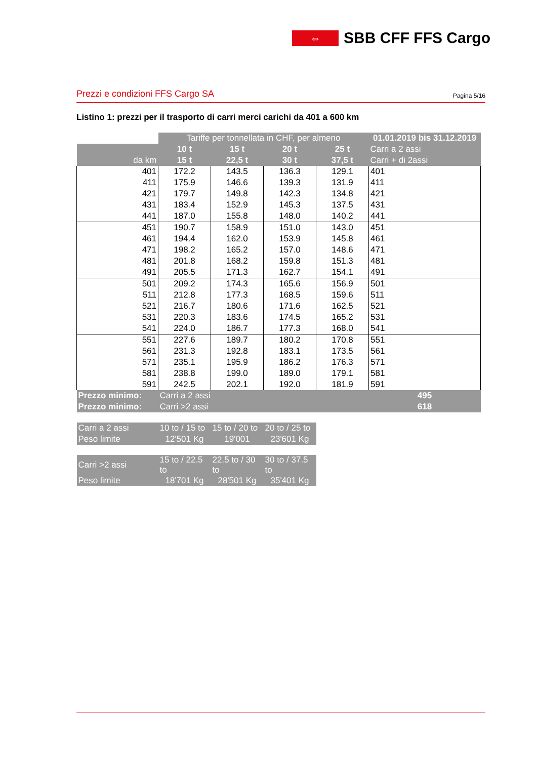⇔
SBB CFF FFS Cargo
Prezzi e condizioni FFS Cargo SA Pagina 5/16
Listino 1: prezzi per il trasporto di carri merci carichi da 401 a 600 km
| | Tariffe per tonnellata in CHF, per almeno | | | | 01.01.2019 bis 31.12.2019 |
| | 10 t | 15 t | 20 t | 25 t | Carri a 2 assi |
| da km | 15 t | 22,5 t | 30 t | 37,5 t | Carri + di 2assi |
| 401 | 172.2 | 143.5 | 136.3 | 129.1 | 401 |
| 411 | 175.9 | 146.6 | 139.3 | 131.9 | 411 |
| 421 | 179.7 | 149.8 | 142.3 | 134.8 | 421 |
| 431 | 183.4 | 152.9 | 145.3 | 137.5 | 431 |
| 441 | 187.0 | 155.8 | 148.0 | 140.2 | 441 |
| 451 | 190.7 | 158.9 | 151.0 | 143.0 | 451 |
| 461 | 194.4 | 162.0 | 153.9 | 145.8 | 461 |
| 471 | 198.2 | 165.2 | 157.0 | 148.6 | 471 |
| 481 | 201.8 | 168.2 | 159.8 | 151.3 | 481 |
| 491 | 205.5 | 171.3 | 162.7 | 154.1 | 491 |
| 501 | 209.2 | 174.3 | 165.6 | 156.9 | 501 |
| 511 | 212.8 | 177.3 | 168.5 | 159.6 | 511 |
| 521 | 216.7 | 180.6 | 171.6 | 162.5 | 521 |
| 531 | 220.3 | 183.6 | 174.5 | 165.2 | 531 |
| 541 | 224.0 | 186.7 | 177.3 | 168.0 | 541 |
| 551 | 227.6 | 189.7 | 180.2 | 170.8 | 551 |
| 561 | 231.3 | 192.8 | 183.1 | 173.5 | 561 |
| 571 | 235.1 | 195.9 | 186.2 | 176.3 | 571 |
| 581 | 238.8 | 199.0 | 189.0 | 179.1 | 581 |
| 591 | 242.5 | 202.1 | 192.0 | 181.9 | 591 |
| Prezzo minimo: | Carri a 2 assi | | | | 495 |
| Prezzo minimo: | Carri >2 assi | | | | 618 |
| Carri a 2 assi | 10 to / 15 to | 15 to / 20 to | 20 to / 25 to | | |
| Peso limite | 12'501 Kg | 19'001 | 23'601 Kg | | |
| Carri >2 assi | 15 to / 22.5 to | 22.5 to / 30 to | 30 to / 37.5 to | | |
| Peso limite | 18'701 Kg | 28'501 Kg | 35'401 Kg | | |